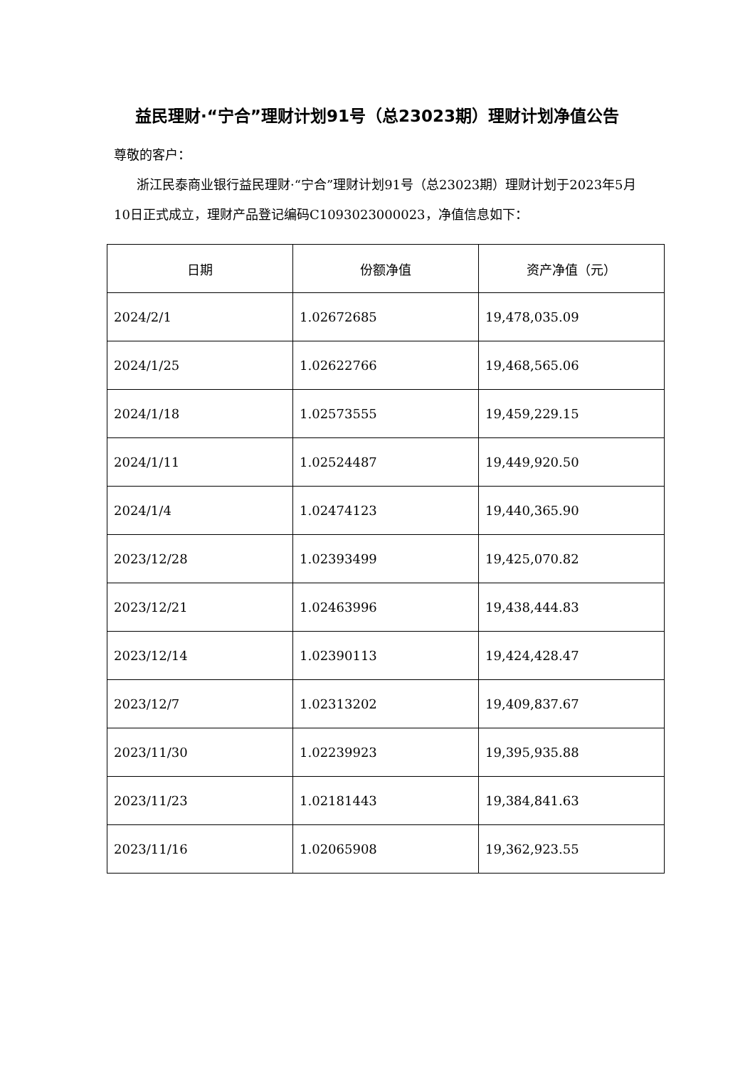益民理财·“宁合”理财计划91号（总23023期）理财计划净值公告
尊敬的客户：
浙江民泰商业银行益民理财·“宁合”理财计划91号（总23023期）理财计划于2023年5月10日正式成立，理财产品登记编码C1093023000023，净值信息如下：
| 日期 | 份额净值 | 资产净值（元） |
| --- | --- | --- |
| 2024/2/1 | 1.02672685 | 19,478,035.09 |
| 2024/1/25 | 1.02622766 | 19,468,565.06 |
| 2024/1/18 | 1.02573555 | 19,459,229.15 |
| 2024/1/11 | 1.02524487 | 19,449,920.50 |
| 2024/1/4 | 1.02474123 | 19,440,365.90 |
| 2023/12/28 | 1.02393499 | 19,425,070.82 |
| 2023/12/21 | 1.02463996 | 19,438,444.83 |
| 2023/12/14 | 1.02390113 | 19,424,428.47 |
| 2023/12/7 | 1.02313202 | 19,409,837.67 |
| 2023/11/30 | 1.02239923 | 19,395,935.88 |
| 2023/11/23 | 1.02181443 | 19,384,841.63 |
| 2023/11/16 | 1.02065908 | 19,362,923.55 |